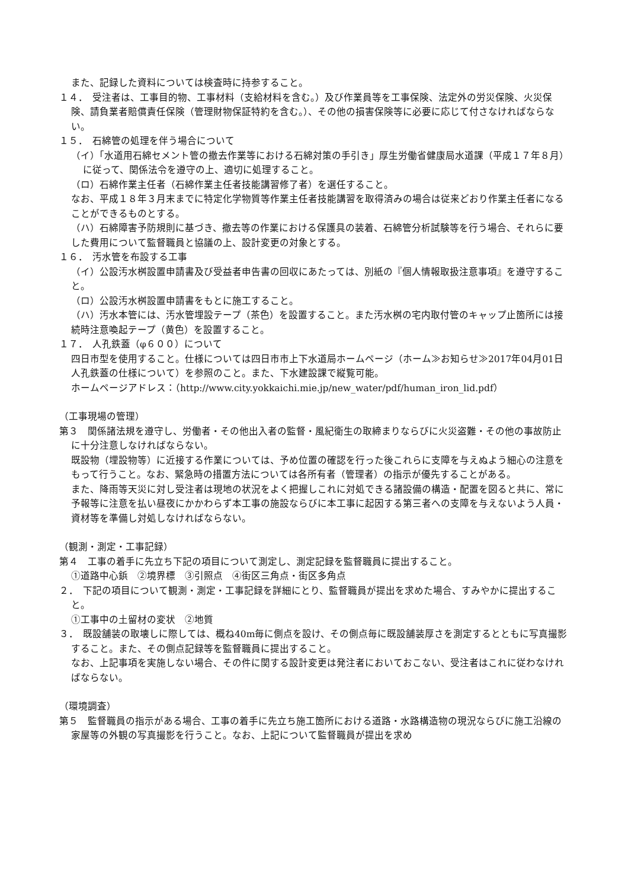また、記録した資料については検査時に持参すること。
１４．　受注者は、工事目的物、工事材料（支給材料を含む。）及び作業員等を工事保険、法定外の労災保険、火災保険、請負業者賠償責任保険（管理財物保証特約を含む。）、その他の損害保険等に必要に応じて付さなければならない。
１５．　石綿管の処理を伴う場合について
（イ）「水道用石綿セメント管の撤去作業等における石綿対策の手引き」厚生労働省健康局水道課（平成１７年８月）に従って、関係法令を遵守の上、適切に処理すること。
（ロ）石綿作業主任者（石綿作業主任者技能講習修了者）を選任すること。
なお、平成１８年３月末までに特定化学物質等作業主任者技能講習を取得済みの場合は従来どおり作業主任者になることができるものとする。
（ハ）石綿障害予防規則に基づき、撤去等の作業における保護具の装着、石綿管分析試験等を行う場合、それらに要した費用について監督職員と協議の上、設計変更の対象とする。
１６．　汚水管を布設する工事
（イ）公設汚水桝設置申請書及び受益者申告書の回収にあたっては、別紙の『個人情報取扱注意事項』を遵守すること。
（ロ）公設汚水桝設置申請書をもとに施工すること。
（ハ）汚水本管には、汚水管埋設テープ（茶色）を設置すること。また汚水桝の宅内取付管のキャップ止箇所には接続時注意喚起テープ（黄色）を設置すること。
１７．　人孔鉄蓋（φ６００）について
四日市型を使用すること。仕様については四日市市上下水道局ホームページ（ホーム≫お知らせ≫2017年04月01日 人孔鉄蓋の仕様について）を参照のこと。また、下水建設課で縦覧可能。
ホームページアドレス：（http://www.city.yokkaichi.mie.jp/new_water/pdf/human_iron_lid.pdf）
（工事現場の管理）
第３　関係諸法規を遵守し、労働者・その他出入者の監督・風紀衛生の取締まりならびに火災盗難・その他の事故防止に十分注意しなければならない。
既設物（埋設物等）に近接する作業については、予め位置の確認を行った後これらに支障を与えぬよう細心の注意をもって行うこと。なお、緊急時の措置方法については各所有者（管理者）の指示が優先することがある。
また、降雨等天災に対し受注者は現地の状況をよく把握しこれに対処できる諸設備の構造・配置を図ると共に、常に予報等に注意を払い昼夜にかかわらず本工事の施設ならびに本工事に起因する第三者への支障を与えないよう人員・資材等を準備し対処しなければならない。
（観測・測定・工事記録）
第４　工事の着手に先立ち下記の項目について測定し、測定記録を監督職員に提出すること。
①道路中心鋲　②境界標　③引照点　④街区三角点・街区多角点
２．　下記の項目について観測・測定・工事記録を詳細にとり、監督職員が提出を求めた場合、すみやかに提出すること。
①工事中の土留材の変状　②地質
３．　既設舗装の取壊しに際しては、概ね40m毎に側点を設け、その側点毎に既設舗装厚さを測定するとともに写真撮影すること。また、その側点記録等を監督職員に提出すること。
なお、上記事項を実施しない場合、その件に関する設計変更は発注者においておこない、受注者はこれに従わなければならない。
（環境調査）
第５　監督職員の指示がある場合、工事の着手に先立ち施工箇所における道路・水路構造物の現況ならびに施工沿線の家屋等の外観の写真撮影を行うこと。なお、上記について監督職員が提出を求め